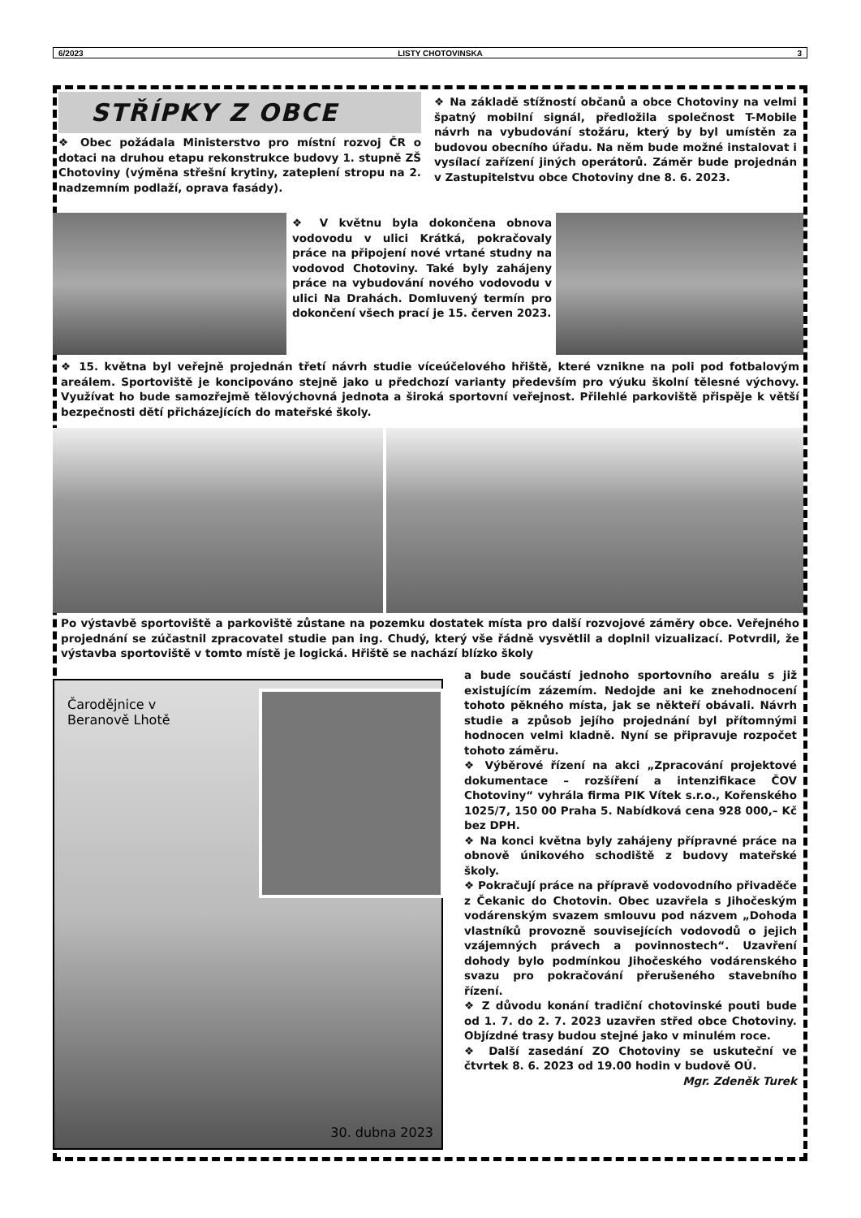6/2023 LISTY CHOTOVINSKA 3
STŘÍPKY Z OBCE
❖ Obec požádala Ministerstvo pro místní rozvoj ČR o dotaci na druhou etapu rekonstrukce budovy 1. stupně ZŠ Chotoviny (výměna střešní krytiny, zateplení stropu na 2. nadzemním podlaží, oprava fasády).
❖ Na základě stížností občanů a obce Chotoviny na velmi špatný mobilní signál, předložila společnost T-Mobile návrh na vybudování stožáru, který by byl umístěn za budovou obecního úřadu. Na něm bude možné instalovat i vysílací zařízení jiných operátorů. Záměr bude projednán v Zastupitelstvu obce Chotoviny dne 8. 6. 2023.
❖ V květnu byla dokončena obnova vodovodu v ulici Krátká, pokračovaly práce na připojení nové vrtané studny na vodovod Chotoviny. Také byly zahájeny práce na vybudování nového vodovodu v ulici Na Drahách. Domluvený termín pro dokončení všech prací je 15. červen 2023.
❖ 15. května byl veřejně projednán třetí návrh studie víceúčelového hřiště, které vznikne na poli pod fotbalovým areálem. Sportoviště je koncipováno stejně jako u předchozí varianty především pro výuku školní tělesné výchovy. Využívat ho bude samozřejmě tělovýchovná jednota a široká sportovní veřejnost. Přilehlé parkoviště přispěje k větší bezpečnosti dětí přicházejících do mateřské školy.
Po výstavbě sportoviště a parkoviště zůstane na pozemku dostatek místa pro další rozvojové záměry obce. Veřejného projednání se zúčastnil zpracovatel studie pan ing. Chudý, který vše řádně vysvětlil a doplnil vizualizací. Potvrdil, že výstavba sportoviště v tomto místě je logická. Hřiště se nachází blízko školy
Čarodějnice v Beranově Lhotě
30. dubna 2023
a bude součástí jednoho sportovního areálu s již existujícím zázemím. Nedojde ani ke znehodnocení tohoto pěkného místa, jak se někteří obávali. Návrh studie a způsob jejího projednání byl přítomnými hodnocen velmi kladně. Nyní se připravuje rozpočet tohoto záměru.
❖ Výběrové řízení na akci „Zpracování projektové dokumentace – rozšíření a intenzifikace ČOV Chotoviny“ vyhrála firma PIK Vítek s.r.o., Kořenského 1025/7, 150 00 Praha 5. Nabídková cena 928 000,– Kč bez DPH.
❖ Na konci května byly zahájeny přípravné práce na obnově únikového schodiště z budovy mateřské školy.
❖ Pokračují práce na přípravě vodovodního přivaděče z Čekanic do Chotovin. Obec uzavřela s Jihočeským vodárenským svazem smlouvu pod názvem „Dohoda vlastníků provozně souvisejících vodovodů o jejich vzájemných právech a povinnostech“. Uzavření dohody bylo podmínkou Jihočeského vodárenského svazu pro pokračování přerušeného stavebního řízení.
❖ Z důvodu konání tradiční chotovinské pouti bude od 1. 7. do 2. 7. 2023 uzavřen střed obce Chotoviny. Objízdné trasy budou stejné jako v minulém roce.
❖ Další zasedání ZO Chotoviny se uskuteční ve čtvrtek 8. 6. 2023 od 19.00 hodin v budově OÚ.
Mgr. Zdeněk Turek